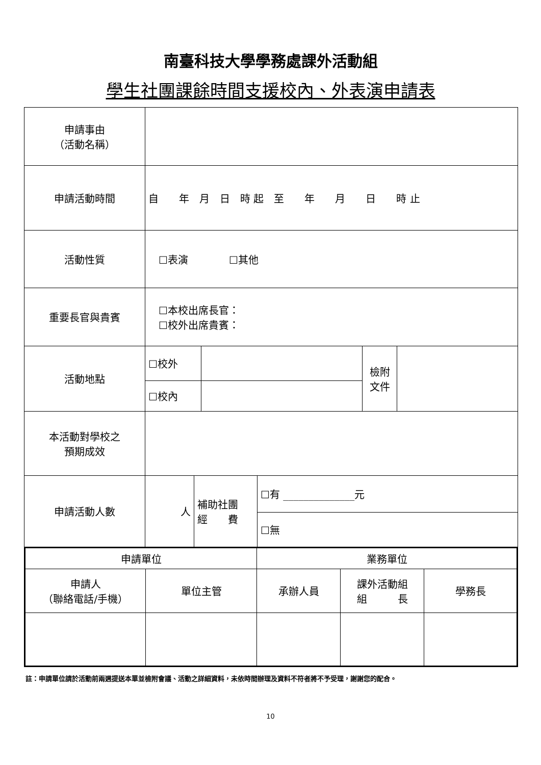南臺科技大學學務處課外活動組
學生社團課餘時間支援校內、外表演申請表
| 申請事由 （活動名稱） | | | | |
| 申請活動時間 | 自 年 月 日 時 起 至 年 月 日 時 止 | | | |
| 活動性質 | ☐表演 ☐其他 | | | |
| 重要長官與貴賓 | ☐本校出席長官： ☐校外出席貴賓： | | | |
| 活動地點 | ☐校外 | | 檢附 文件 | |
| | ☐校內 | | | |
| 本活動對學校之 預期成效 | | | | |
| 申請活動人數 | 人 | 補助社團 經 費 | ☐有 ______________元 |
| | | | ☐無 |
| 申請單位 | | 業務單位 | | |
| 申請人 （聯絡電話/手機） | 單位主管 | 承辦人員 | 課外活動組 組 長 | 學務長 |
註：申請單位請於活動前兩週提送本單並檢附會議、活動之詳細資料，未依時間辦理及資料不符者將不予受理，謝謝您的配合。
10